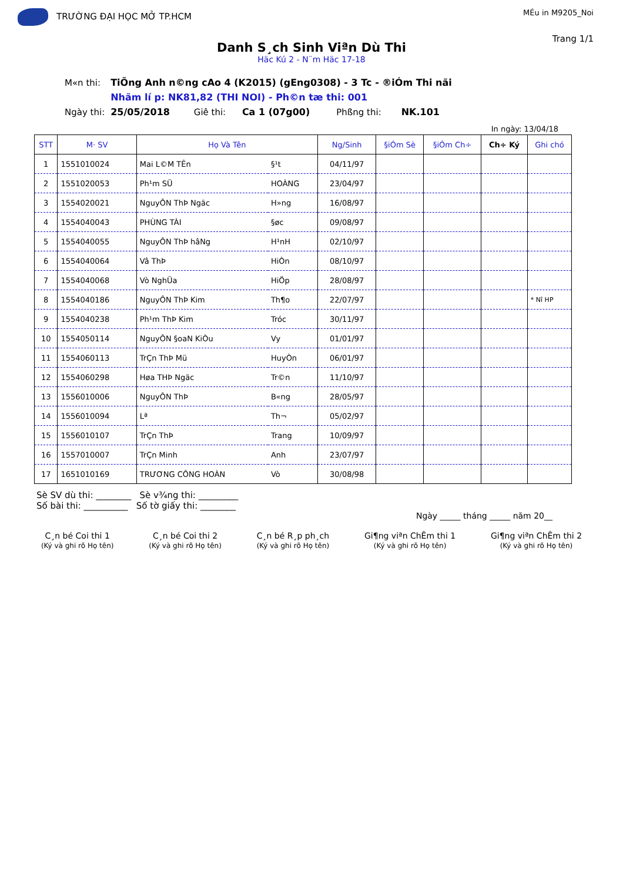TRƯỜNG ĐẠI HỌC MỞ TP.HCM
MÉu in M9205_Noi
Trang 1/1
Danh S¸ch Sinh Viªn Dù Thi
Häc Kú 2 - N¨m Häc 17-18
| M«n thi: | TiÕng Anh n©ng cAo 4 (K2015) (gEng0308) - 3 Tc - ®iÓm Thi nãi | | | | |
| | Nhãm lí p: NK81,82 (THI NOI) - Ph©n tæ thi: 001 | | | | |
| Ngày thi: | 25/05/2018 | Giê thi: | Ca 1 (07g00) | Phßng thi: | NK.101 |
In ngày: 13/04/18
| STT | M· SV | Họ Và Tên | | Ng/Sinh | §iÓm Sè | §iÓm Ch÷ | Ch÷ Ký | Ghi chó |
| --- | --- | --- | --- | --- | --- | --- | --- | --- |
| 1 | 1551010024 | Mai L©M TÊn | §¹t | 04/11/97 | | | | |
| 2 | 1551020053 | Ph¹m SÜ | HOÀNG | 23/04/97 | | | | |
| 3 | 1554020021 | NguyÔN ThÞ Ngäc | H»ng | 16/08/97 | | | | |
| 4 | 1554040043 | PHÙNG TÀI | §øc | 09/08/97 | | | | |
| 5 | 1554040055 | NguyÔN ThÞ hâNg | H¹nH | 02/10/97 | | | | |
| 6 | 1554040064 | Vâ ThÞ | HiÒn | 08/10/97 | | | | |
| 7 | 1554040068 | Vò NghÜa | HiÖp | 28/08/97 | | | | |
| 8 | 1554040186 | NguyÔN ThÞ Kim | Th¶o | 22/07/97 | | | | * Nî HP |
| 9 | 1554040238 | Ph¹m ThÞ Kim | Tróc | 30/11/97 | | | | |
| 10 | 1554050114 | NguyÔN §oaN KiÒu | Vy | 01/01/97 | | | | |
| 11 | 1554060113 | TrÇn ThÞ Mü | HuyÒn | 06/01/97 | | | | |
| 12 | 1554060298 | Høa THÞ Ngäc | Tr©n | 11/10/97 | | | | |
| 13 | 1556010006 | NguyÔN ThÞ | B«ng | 28/05/97 | | | | |
| 14 | 1556010094 | Lª | Th¬ | 05/02/97 | | | | |
| 15 | 1556010107 | TrÇn ThÞ | Trang | 10/09/97 | | | | |
| 16 | 1557010007 | TrÇn Minh | Anh | 23/07/97 | | | | |
| 17 | 1651010169 | TRƯƠNG CÔNG HOÀN | Vò | 30/08/98 | | | | |
Sè SV dù thi: ________ Sè v¾ng thi: _________
Số bài thi: __________ Số tờ giấy thi: ________
Ngày _____ tháng _____ năm 20__
C¸n bé Coi thi 1
(Ký và ghi rõ Họ tên)
C¸n bé Coi thi 2
(Ký và ghi rõ Họ tên)
C¸n bé R¸p ph¸ch
(Ký và ghi rõ Họ tên)
Gi¶ng viªn ChÊm thi 1
(Ký và ghi rõ Họ tên)
Gi¶ng viªn ChÊm thi 2
(Ký và ghi rõ Họ tên)